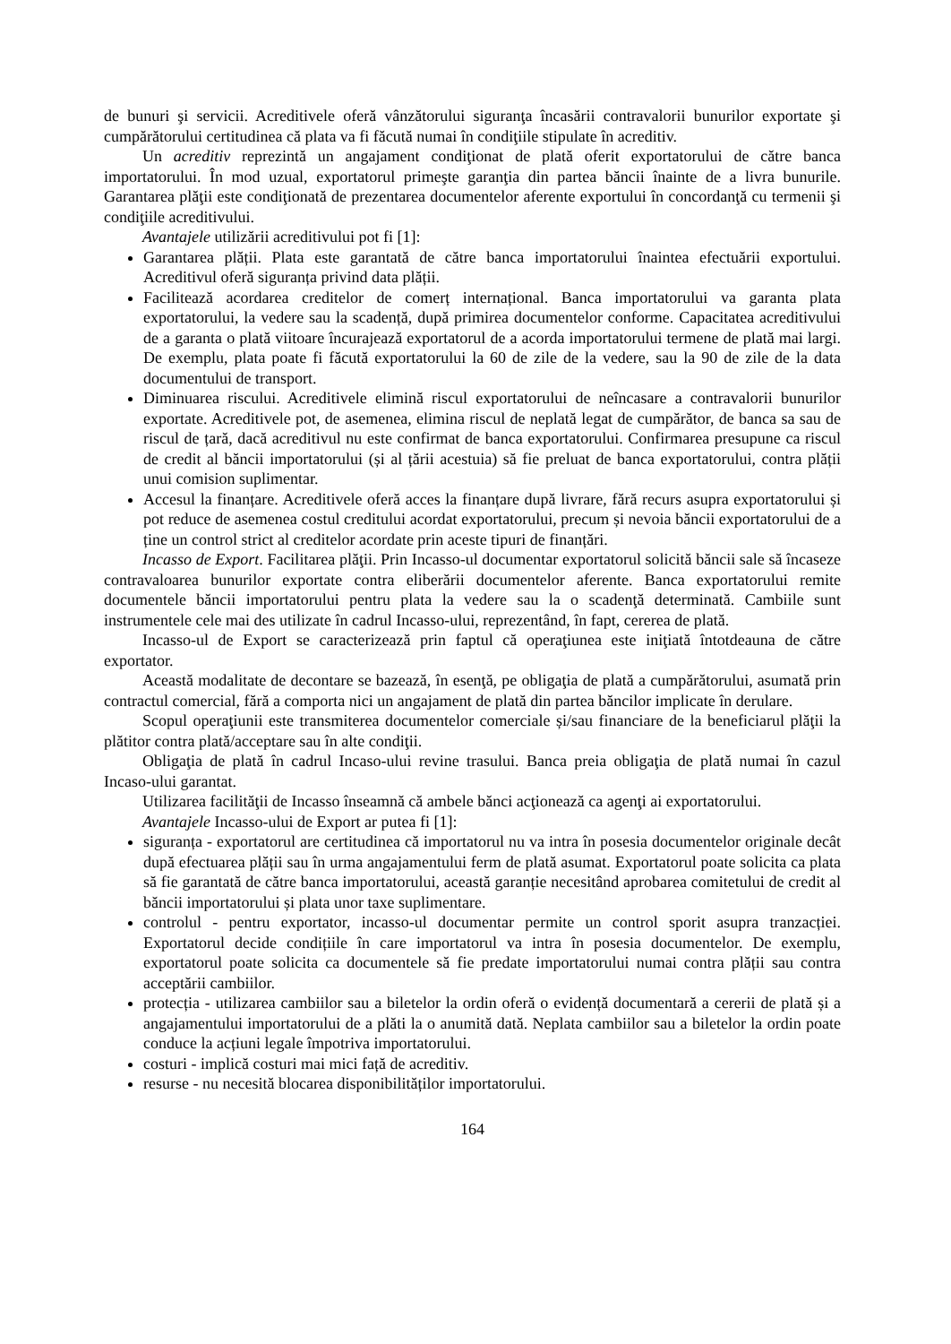de bunuri şi servicii. Acreditivele oferă vânzătorului siguranţa încasării contravalorii bunurilor exportate şi cumpărătorului certitudinea că plata va fi făcută numai în condiţiile stipulate în acreditiv.
Un acreditiv reprezintă un angajament condiţionat de plată oferit exportatorului de către banca importatorului. În mod uzual, exportatorul primeşte garanţia din partea băncii înainte de a livra bunurile. Garantarea plăţii este condiţionată de prezentarea documentelor aferente exportului în concordanţă cu termenii şi condiţiile acreditivului.
Avantajele utilizării acreditivului pot fi [1]:
Garantarea plății. Plata este garantată de către banca importatorului înaintea efectuării exportului. Acreditivul oferă siguranța privind data plății.
Facilitează acordarea creditelor de comerț internațional. Banca importatorului va garanta plata exportatorului, la vedere sau la scadență, după primirea documentelor conforme. Capacitatea acreditivului de a garanta o plată viitoare încurajează exportatorul de a acorda importatorului termene de plată mai largi. De exemplu, plata poate fi făcută exportatorului la 60 de zile de la vedere, sau la 90 de zile de la data documentului de transport.
Diminuarea riscului. Acreditivele elimină riscul exportatorului de neîncasare a contravalorii bunurilor exportate. Acreditivele pot, de asemenea, elimina riscul de neplată legat de cumpărător, de banca sa sau de riscul de țară, dacă acreditivul nu este confirmat de banca exportatorului. Confirmarea presupune ca riscul de credit al băncii importatorului (și al țării acestuia) să fie preluat de banca exportatorului, contra plății unui comision suplimentar.
Accesul la finanțare. Acreditivele oferă acces la finanțare după livrare, fără recurs asupra exportatorului și pot reduce de asemenea costul creditului acordat exportatorului, precum și nevoia băncii exportatorului de a ține un control strict al creditelor acordate prin aceste tipuri de finanțări.
Incasso de Export. Facilitarea plăţii. Prin Incasso-ul documentar exportatorul solicită băncii sale să încaseze contravaloarea bunurilor exportate contra eliberării documentelor aferente. Banca exportatorului remite documentele băncii importatorului pentru plata la vedere sau la o scadenţă determinată. Cambiile sunt instrumentele cele mai des utilizate în cadrul Incasso-ului, reprezentând, în fapt, cererea de plată.
Incasso-ul de Export se caracterizează prin faptul că operaţiunea este iniţiată întotdeauna de către exportator.
Această modalitate de decontare se bazează, în esenţă, pe obligaţia de plată a cumpărătorului, asumată prin contractul comercial, fără a comporta nici un angajament de plată din partea băncilor implicate în derulare.
Scopul operaţiunii este transmiterea documentelor comerciale și/sau financiare de la beneficiarul plăţii la plătitor contra plată/acceptare sau în alte condiţii.
Obligaţia de plată în cadrul Incaso-ului revine trasului. Banca preia obligaţia de plată numai în cazul Incaso-ului garantat.
Utilizarea facilităţii de Incasso înseamnă că ambele bănci acţionează ca agenţi ai exportatorului.
Avantajele Incasso-ului de Export ar putea fi [1]:
siguranța - exportatorul are certitudinea că importatorul nu va intra în posesia documentelor originale decât după efectuarea plății sau în urma angajamentului ferm de plată asumat. Exportatorul poate solicita ca plata să fie garantată de către banca importatorului, această garanție necesitând aprobarea comitetului de credit al băncii importatorului și plata unor taxe suplimentare.
controlul - pentru exportator, incasso-ul documentar permite un control sporit asupra tranzacției. Exportatorul decide condițiile în care importatorul va intra în posesia documentelor. De exemplu, exportatorul poate solicita ca documentele să fie predate importatorului numai contra plății sau contra acceptării cambiilor.
protecția - utilizarea cambiilor sau a biletelor la ordin oferă o evidență documentară a cererii de plată și a angajamentului importatorului de a plăti la o anumită dată. Neplata cambiilor sau a biletelor la ordin poate conduce la acțiuni legale împotriva importatorului.
costuri - implică costuri mai mici față de acreditiv.
resurse - nu necesită blocarea disponibilităților importatorului.
164